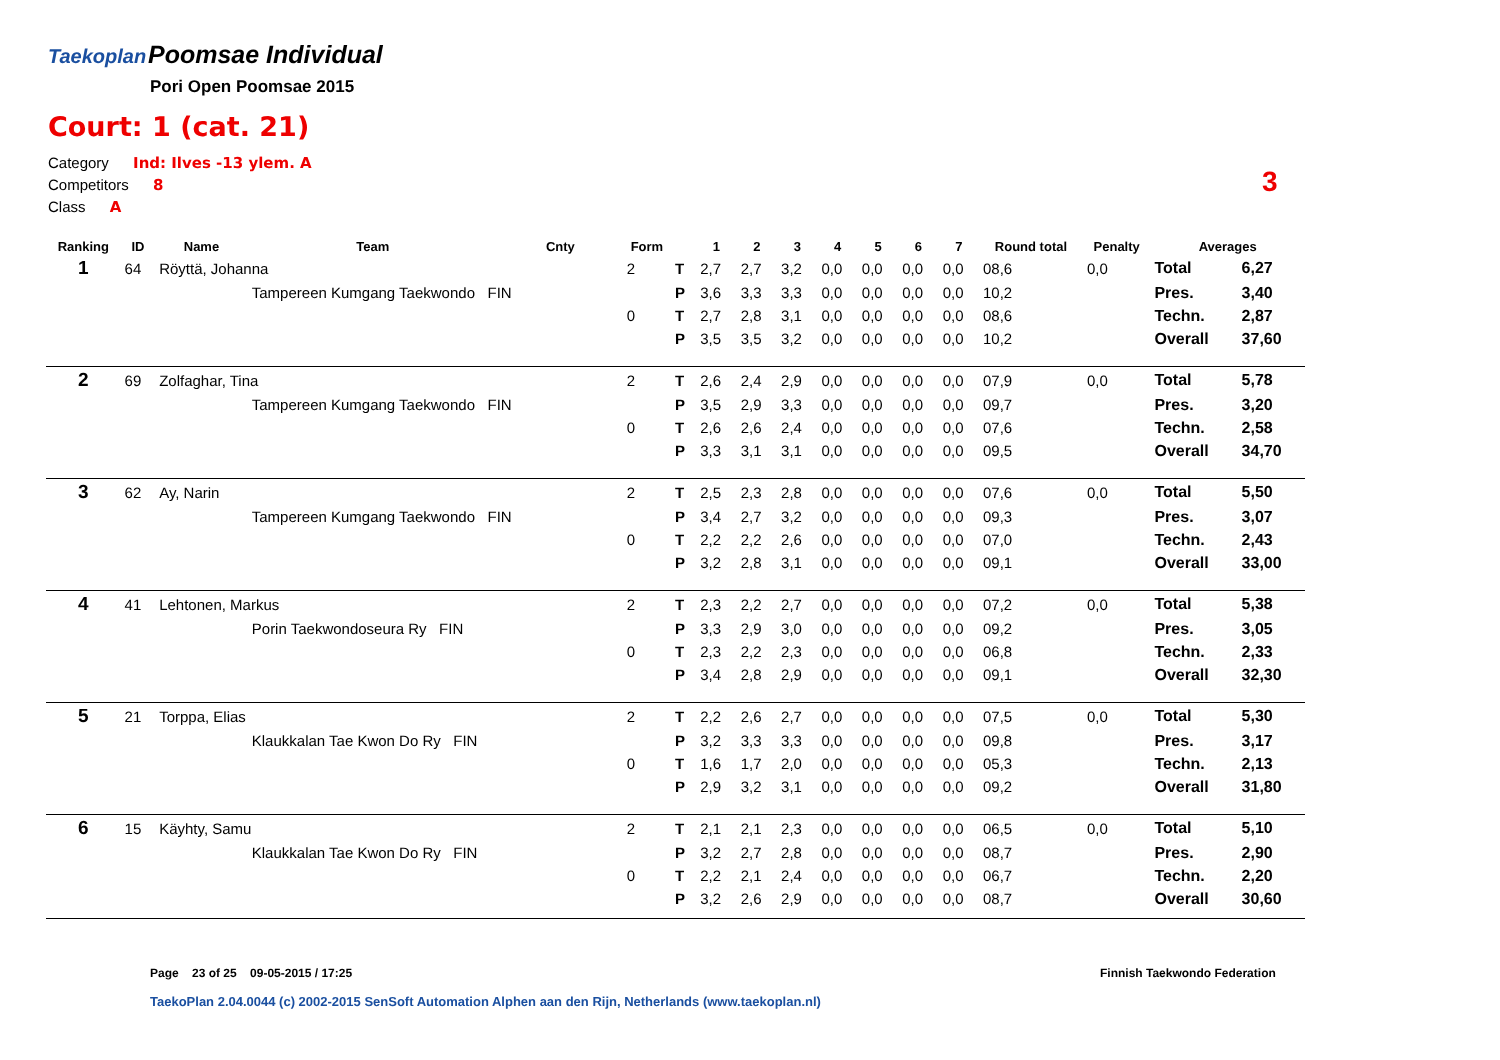Taekoplan
Poomsae Individual
Pori Open Poomsae 2015
Court: 1 (cat. 21)
Category Ind: Ilves -13 ylem. A
Competitors 8
Class A
3
| Ranking | ID | Name | Team | Cnty | Form | | 1 | 2 | 3 | 4 | 5 | 6 | 7 | Round total | Penalty | Averages | |
| --- | --- | --- | --- | --- | --- | --- | --- | --- | --- | --- | --- | --- | --- | --- | --- | --- | --- |
| 1 | 64 | Röyttä, Johanna | | | 2 | T | 2,7 | 2,7 | 3,2 | 0,0 | 0,0 | 0,0 | 0,0 | 08,6 | 0,0 | Total | 6,27 |
| | | | Tampereen Kumgang Taekwondo FIN | | | P | 3,6 | 3,3 | 3,3 | 0,0 | 0,0 | 0,0 | 0,0 | 10,2 | | Pres. | 3,40 |
| | | | | | 0 | T | 2,7 | 2,8 | 3,1 | 0,0 | 0,0 | 0,0 | 0,0 | 08,6 | | Techn. | 2,87 |
| | | | | | | P | 3,5 | 3,5 | 3,2 | 0,0 | 0,0 | 0,0 | 0,0 | 10,2 | | Overall | 37,60 |
| 2 | 69 | Zolfaghar, Tina | | | 2 | T | 2,6 | 2,4 | 2,9 | 0,0 | 0,0 | 0,0 | 0,0 | 07,9 | 0,0 | Total | 5,78 |
| | | | Tampereen Kumgang Taekwondo FIN | | | P | 3,5 | 2,9 | 3,3 | 0,0 | 0,0 | 0,0 | 0,0 | 09,7 | | Pres. | 3,20 |
| | | | | | 0 | T | 2,6 | 2,6 | 2,4 | 0,0 | 0,0 | 0,0 | 0,0 | 07,6 | | Techn. | 2,58 |
| | | | | | | P | 3,3 | 3,1 | 3,1 | 0,0 | 0,0 | 0,0 | 0,0 | 09,5 | | Overall | 34,70 |
| 3 | 62 | Ay, Narin | | | 2 | T | 2,5 | 2,3 | 2,8 | 0,0 | 0,0 | 0,0 | 0,0 | 07,6 | 0,0 | Total | 5,50 |
| | | | Tampereen Kumgang Taekwondo FIN | | | P | 3,4 | 2,7 | 3,2 | 0,0 | 0,0 | 0,0 | 0,0 | 09,3 | | Pres. | 3,07 |
| | | | | | 0 | T | 2,2 | 2,2 | 2,6 | 0,0 | 0,0 | 0,0 | 0,0 | 07,0 | | Techn. | 2,43 |
| | | | | | | P | 3,2 | 2,8 | 3,1 | 0,0 | 0,0 | 0,0 | 0,0 | 09,1 | | Overall | 33,00 |
| 4 | 41 | Lehtonen, Markus | | | 2 | T | 2,3 | 2,2 | 2,7 | 0,0 | 0,0 | 0,0 | 0,0 | 07,2 | 0,0 | Total | 5,38 |
| | | | Porin Taekwondoseura Ry FIN | | | P | 3,3 | 2,9 | 3,0 | 0,0 | 0,0 | 0,0 | 0,0 | 09,2 | | Pres. | 3,05 |
| | | | | | 0 | T | 2,3 | 2,2 | 2,3 | 0,0 | 0,0 | 0,0 | 0,0 | 06,8 | | Techn. | 2,33 |
| | | | | | | P | 3,4 | 2,8 | 2,9 | 0,0 | 0,0 | 0,0 | 0,0 | 09,1 | | Overall | 32,30 |
| 5 | 21 | Torppa, Elias | | | 2 | T | 2,2 | 2,6 | 2,7 | 0,0 | 0,0 | 0,0 | 0,0 | 07,5 | 0,0 | Total | 5,30 |
| | | | Klaukkalan Tae Kwon Do Ry FIN | | | P | 3,2 | 3,3 | 3,3 | 0,0 | 0,0 | 0,0 | 0,0 | 09,8 | | Pres. | 3,17 |
| | | | | | 0 | T | 1,6 | 1,7 | 2,0 | 0,0 | 0,0 | 0,0 | 0,0 | 05,3 | | Techn. | 2,13 |
| | | | | | | P | 2,9 | 3,2 | 3,1 | 0,0 | 0,0 | 0,0 | 0,0 | 09,2 | | Overall | 31,80 |
| 6 | 15 | Käyhty, Samu | | | 2 | T | 2,1 | 2,1 | 2,3 | 0,0 | 0,0 | 0,0 | 0,0 | 06,5 | 0,0 | Total | 5,10 |
| | | | Klaukkalan Tae Kwon Do Ry FIN | | | P | 3,2 | 2,7 | 2,8 | 0,0 | 0,0 | 0,0 | 0,0 | 08,7 | | Pres. | 2,90 |
| | | | | | 0 | T | 2,2 | 2,1 | 2,4 | 0,0 | 0,0 | 0,0 | 0,0 | 06,7 | | Techn. | 2,20 |
| | | | | | | P | 3,2 | 2,6 | 2,9 | 0,0 | 0,0 | 0,0 | 0,0 | 08,7 | | Overall | 30,60 |
Page 23 of 25 09-05-2015 / 17:25
Finnish Taekwondo Federation
TaekoPlan 2.04.0044 (c) 2002-2015 SenSoft Automation Alphen aan den Rijn, Netherlands (www.taekoplan.nl)